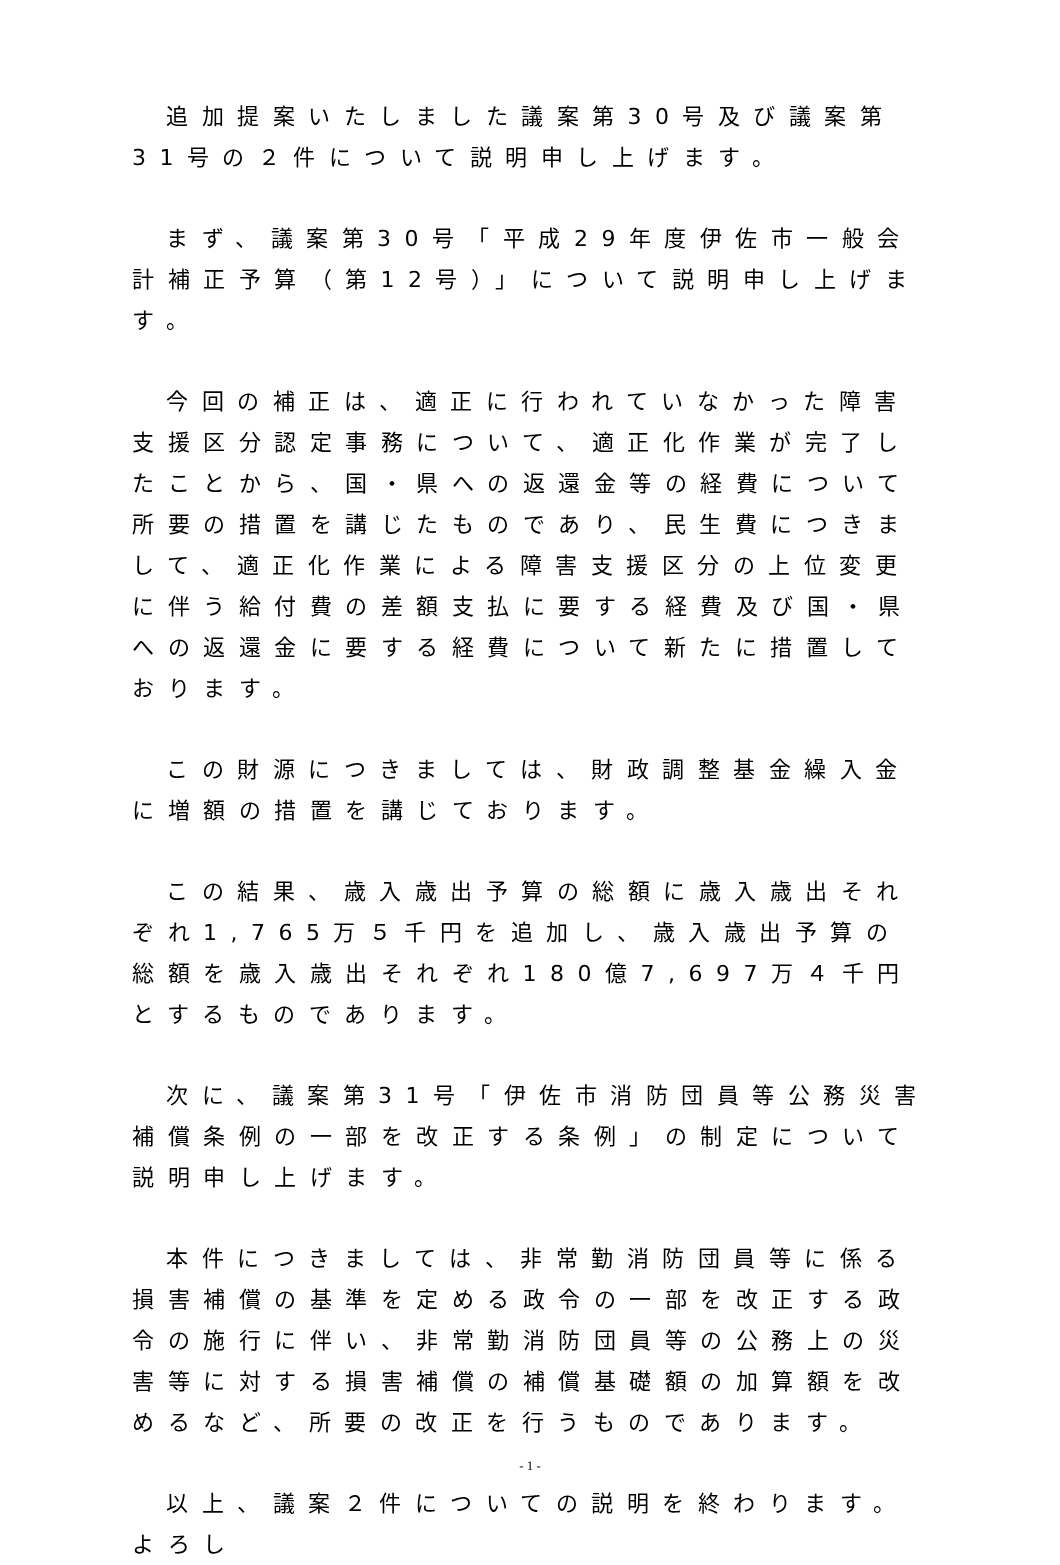追加提案いたしました議案第30号及び議案第31号の２件について説明申し上げます。
まず、議案第30号「平成29年度伊佐市一般会計補正予算（第12号）」について説明申し上げます。
今回の補正は、適正に行われていなかった障害支援区分認定事務について、適正化作業が完了したことから、国・県への返還金等の経費について所要の措置を講じたものであり、民生費につきまして、適正化作業による障害支援区分の上位変更に伴う給付費の差額支払に要する経費及び国・県への返還金に要する経費について新たに措置しております。
この財源につきましては、財政調整基金繰入金に増額の措置を講じております。
この結果、歳入歳出予算の総額に歳入歳出それぞれ1,765万５千円を追加し、歳入歳出予算の総額を歳入歳出それぞれ180億7,697万４千円とするものであります。
次に、議案第31号「伊佐市消防団員等公務災害補償条例の一部を改正する条例」の制定について説明申し上げます。
本件につきましては、非常勤消防団員等に係る損害補償の基準を定める政令の一部を改正する政令の施行に伴い、非常勤消防団員等の公務上の災害等に対する損害補償の補償基礎額の加算額を改めるなど、所要の改正を行うものであります。
以上、議案２件についての説明を終わります。よろし
- 1 -